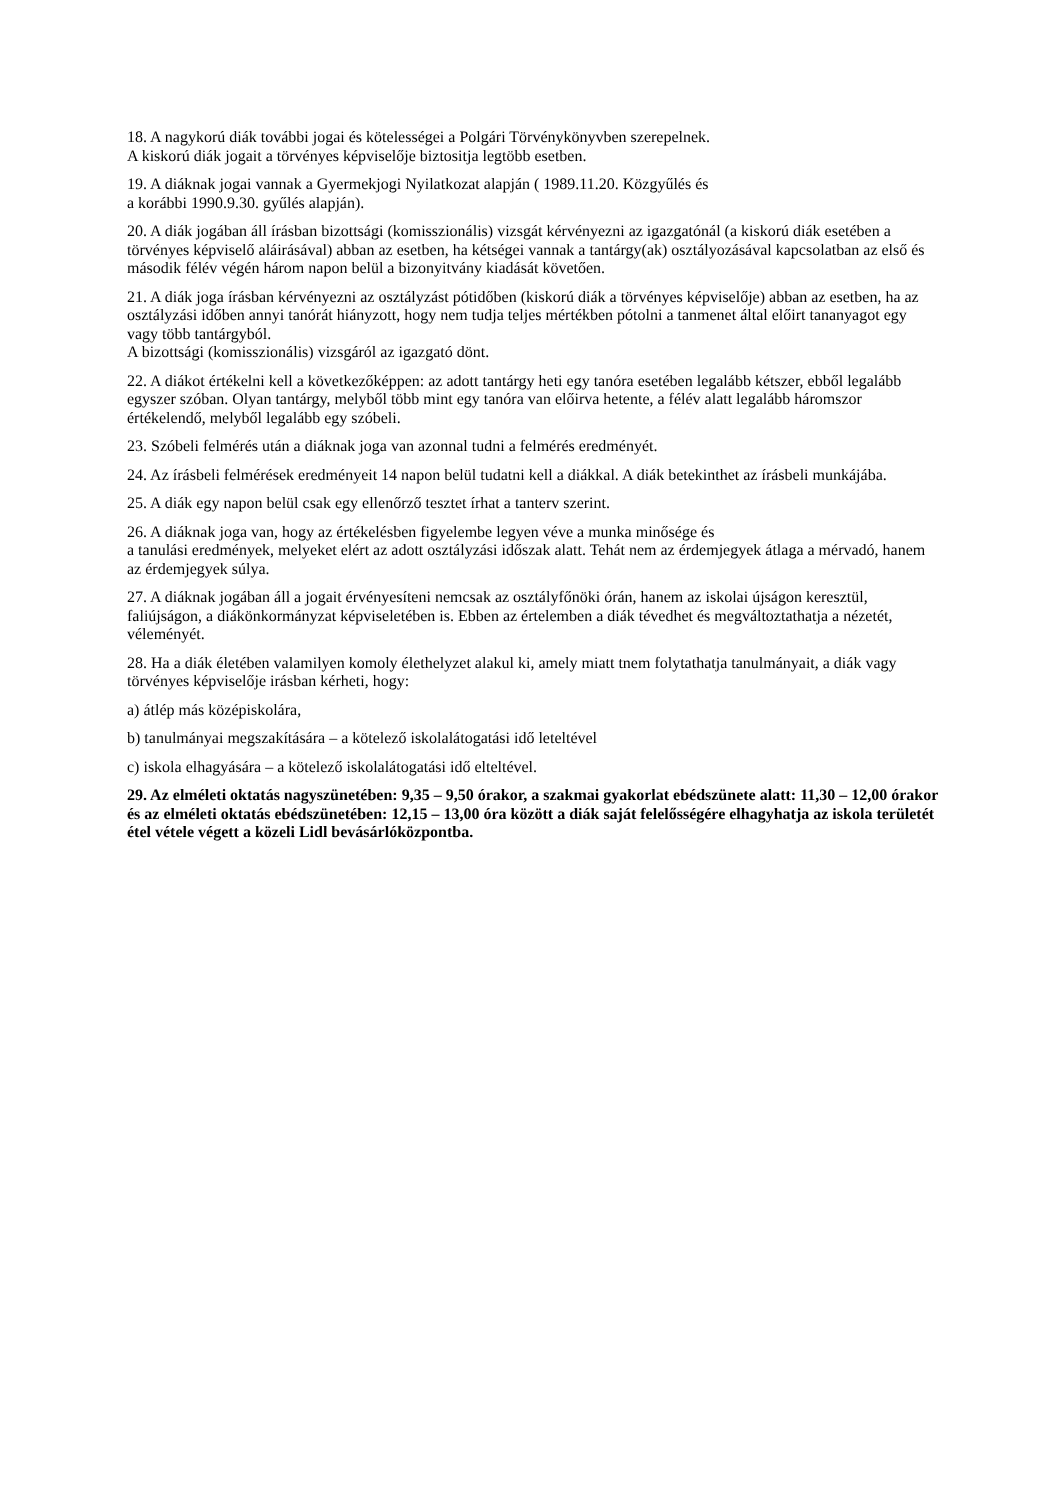18. A nagykorú diák további jogai és kötelességei a Polgári Törvénykönyvben szerepelnek.
A kiskorú diák jogait a törvényes képviselője biztositja legtöbb esetben.
19. A diáknak jogai vannak a Gyermekjogi Nyilatkozat alapján ( 1989.11.20. Közgyűlés és
a korábbi 1990.9.30. gyűlés alapján).
20. A diák jogában áll írásban bizottsági (komisszionális) vizsgát kérvényezni az igazgatónál (a kiskorú diák esetében a törvényes képviselő aláirásával) abban az esetben, ha kétségei vannak a tantárgy(ak) osztályozásával kapcsolatban az első és második félév végén három napon belül a bizonyitvány kiadását követően.
21. A diák joga írásban kérvényezni az osztályzást pótidőben (kiskorú diák a törvényes képviselője) abban az esetben, ha az osztályzási időben annyi tanórát hiányzott, hogy nem tudja teljes mértékben pótolni a tanmenet által előirt tananyagot egy vagy több tantárgyból.
A bizottsági (komisszionális) vizsgáról az igazgató dönt.
22. A diákot értékelni kell a következőképpen: az adott tantárgy heti egy tanóra esetében legalább kétszer, ebből legalább egyszer szóban. Olyan tantárgy, melyből több mint egy tanóra van előirva hetente, a félév alatt legalább háromszor értékelendő, melyből legalább egy szóbeli.
23. Szóbeli felmérés után a diáknak joga van azonnal tudni a felmérés eredményét.
24. Az írásbeli felmérések eredményeit 14 napon belül tudatni kell a diákkal. A diák betekinthet az írásbeli munkájába.
25. A diák egy napon belül csak egy ellenőrző tesztet írhat a tanterv szerint.
26. A diáknak joga van, hogy az értékelésben figyelembe legyen véve a munka minősége és
a tanulási eredmények, melyeket elért az adott osztályzási időszak alatt. Tehát nem az érdemjegyek átlaga a mérvadó, hanem az érdemjegyek súlya.
27. A diáknak jogában áll a jogait érvényesíteni nemcsak az osztályfőnöki órán, hanem az iskolai újságon keresztül, faliújságon, a diákönkormányzat képviseletében is. Ebben az értelemben a diák tévedhet és megváltoztathatja a nézetét, véleményét.
28. Ha a diák életében valamilyen komoly élethelyzet alakul ki, amely miatt tnem folytathatja tanulmányait, a diák vagy törvényes képviselője irásban kérheti, hogy:
a) átlép más középiskolára,
b) tanulmányai megszakítására – a kötelező iskolalátogatási idő leteltével
c) iskola elhagyására – a kötelező iskolalátogatási idő elteltével.
29. Az elméleti oktatás nagyszünetében: 9,35 – 9,50 órakor, a szakmai gyakorlat ebédszünete alatt: 11,30 – 12,00 órakor és az elméleti oktatás ebédszünetében: 12,15 – 13,00 óra között a diák saját felelősségére elhagyhatja az iskola területét étel vétele végett a közeli Lidl bevásárlóközpontba.